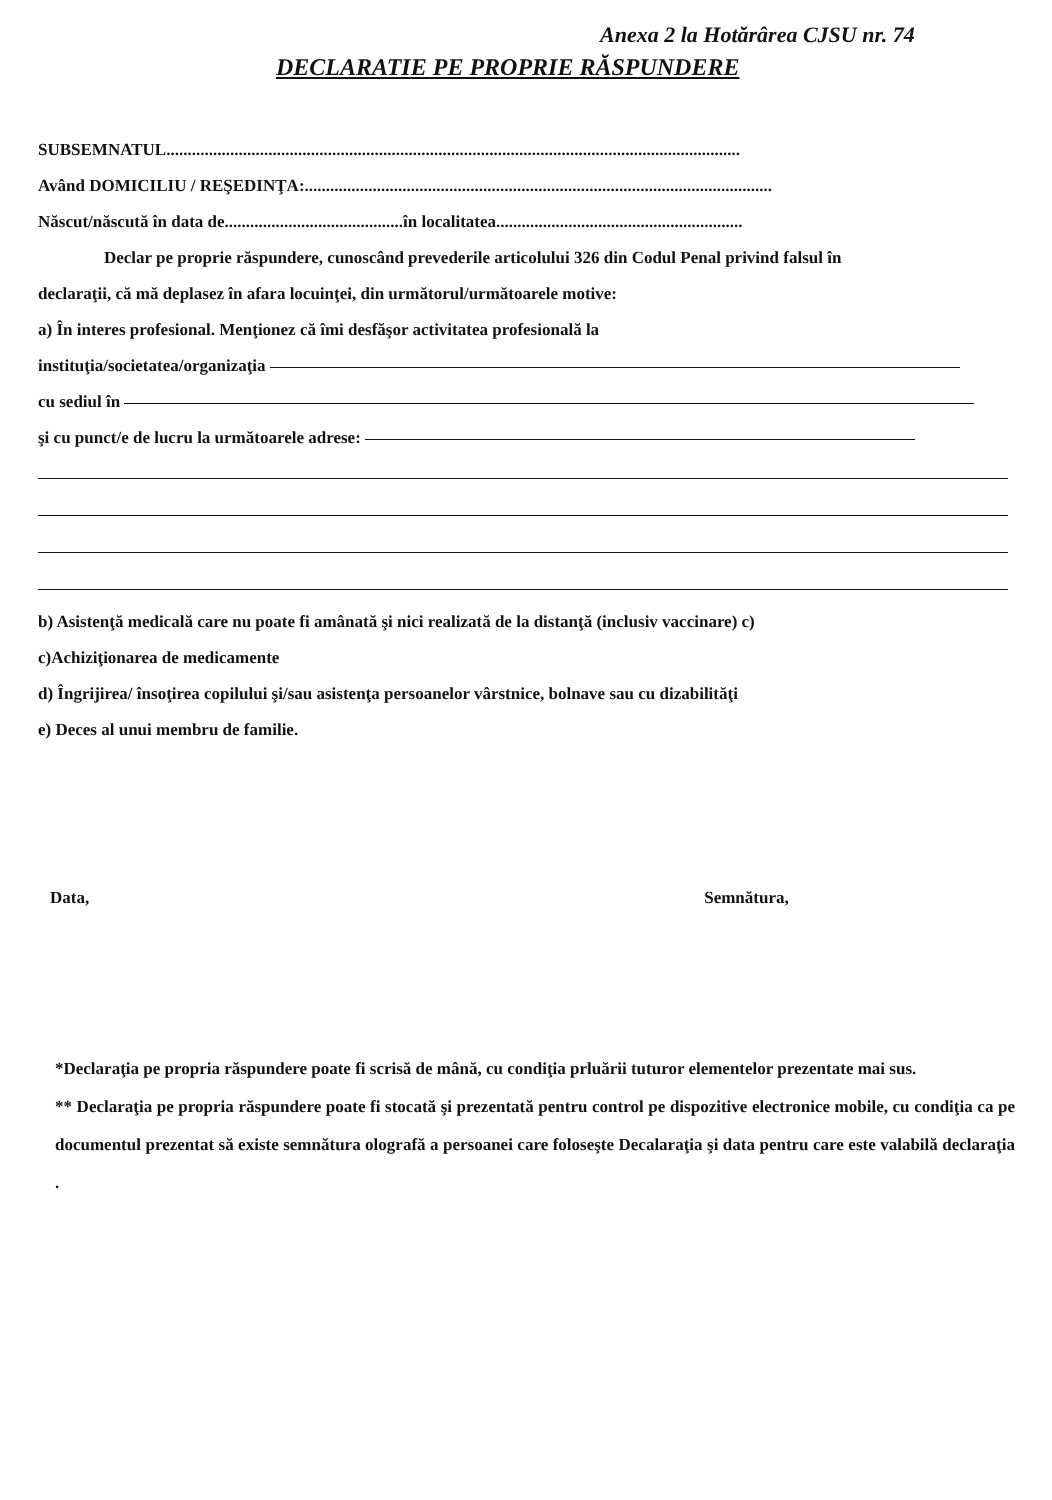Anexa 2 la Hotărârea CJSU nr. 74
DECLARATIE PE PROPRIE RĂSPUNDERE
SUBSEMNATUL.......................................................................................................................................
Având DOMICILIU / REŞEDINŢA:..............................................................................................................
Născut/născută în data de..........................................în localitatea..........................................................
Declar pe proprie răspundere, cunoscând prevederile articolului 326 din Codul Penal privind falsul în
declaraţii, că mă deplasez în afara locuinţei, din următorul/următoarele motive:
a) În interes profesional. Menţionez că îmi desfăşor activitatea profesională la
instituţia/societatea/organizaţia
cu sediul în
şi cu punct/e de lucru la următoarele adrese:
b) Asistenţă medicală care nu poate fi amânată şi nici realizată de la distanţă (inclusiv vaccinare) c)
c)Achiziţionarea de medicamente
d) Îngrijirea/ însoţirea copilului şi/sau asistenţa persoanelor vârstnice, bolnave sau cu dizabilităţi
e) Deces al unui membru de familie.
Data, Semnătura,
*Declaraţia pe propria răspundere poate fi scrisă de mână, cu condiţia prluării tuturor elementelor prezentate mai sus.
** Declaraţia pe propria răspundere poate fi stocată şi prezentată pentru control pe dispozitive electronice mobile, cu condiţia ca pe documentul prezentat să existe semnătura olografă a persoanei care foloseşte Decalaraţia şi data pentru care este valabilă declaraţia .